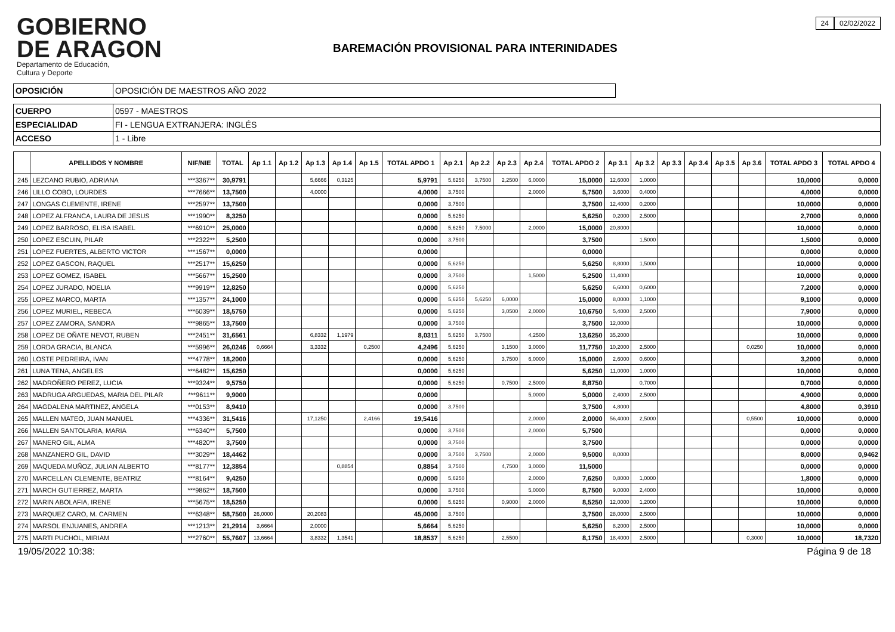GOBIERNO
DE ARAGON
Departamento de Educación,
Cultura y Deporte
BAREMACIÓN PROVISIONAL PARA INTERINIDADES
24 02/02/2022
| OPOSICIÓN | OPOSICIÓN DE MAESTROS AÑO 2022 |
| CUERPO | 0597 - MAESTROS |
| ESPECIALIDAD | FI - LENGUA EXTRANJERA: INGLÉS |
| ACCESO | 1 - Libre |
| | APELLIDOS Y NOMBRE | NIF/NIE | TOTAL | Ap 1.1 | Ap 1.2 | Ap 1.3 | Ap 1.4 | Ap 1.5 | TOTAL APDO 1 | Ap 2.1 | Ap 2.2 | Ap 2.3 | Ap 2.4 | TOTAL APDO 2 | Ap 3.1 | Ap 3.2 | Ap 3.3 | Ap 3.4 | Ap 3.5 | Ap 3.6 | TOTAL APDO 3 | TOTAL APDO 4 |
| --- | --- | --- | --- | --- | --- | --- | --- | --- | --- | --- | --- | --- | --- | --- | --- | --- | --- | --- | --- | --- | --- | --- |
| 245 | LEZCANO RUBIO, ADRIANA | ***3367** | 30,9791 | | | 5,6666 | 0,3125 | | 5,9791 | 5,6250 | 3,7500 | 2,2500 | 6,0000 | 15,0000 | 12,6000 | 1,0000 | | | | | 10,0000 | 0,0000 |
| 246 | LILLO COBO, LOURDES | ***7666** | 13,7500 | | | 4,0000 | | | 4,0000 | 3,7500 | | | 2,0000 | 5,7500 | 3,6000 | 0,4000 | | | | | 4,0000 | 0,0000 |
| 247 | LONGAS CLEMENTE, IRENE | ***2597** | 13,7500 | | | | | | 0,0000 | 3,7500 | | | | 3,7500 | 12,4000 | 0,2000 | | | | | 10,0000 | 0,0000 |
| 248 | LOPEZ ALFRANCA, LAURA DE JESUS | ***1990** | 8,3250 | | | | | | 0,0000 | 5,6250 | | | | 5,6250 | 0,2000 | 2,5000 | | | | | 2,7000 | 0,0000 |
| 249 | LOPEZ BARROSO, ELISA ISABEL | ***6910** | 25,0000 | | | | | | 0,0000 | 5,6250 | 7,5000 | | 2,0000 | 15,0000 | 20,8000 | | | | | | 10,0000 | 0,0000 |
| 250 | LOPEZ ESCUIN, PILAR | ***2322** | 5,2500 | | | | | | 0,0000 | 3,7500 | | | | 3,7500 | | 1,5000 | | | | | 1,5000 | 0,0000 |
| 251 | LOPEZ FUERTES, ALBERTO VICTOR | ***1567** | 0,0000 | | | | | | 0,0000 | | | | | 0,0000 | | | | | | | 0,0000 | 0,0000 |
| 252 | LOPEZ GASCON, RAQUEL | ***2517** | 15,6250 | | | | | | 0,0000 | 5,6250 | | | | 5,6250 | 8,8000 | 1,5000 | | | | | 10,0000 | 0,0000 |
| 253 | LOPEZ GOMEZ, ISABEL | ***5667** | 15,2500 | | | | | | 0,0000 | 3,7500 | | | 1,5000 | 5,2500 | 11,4000 | | | | | | 10,0000 | 0,0000 |
| 254 | LOPEZ JURADO, NOELIA | ***9919** | 12,8250 | | | | | | 0,0000 | 5,6250 | | | | 5,6250 | 6,6000 | 0,6000 | | | | | 7,2000 | 0,0000 |
| 255 | LOPEZ MARCO, MARTA | ***1357** | 24,1000 | | | | | | 0,0000 | 5,6250 | 5,6250 | 6,0000 | | 15,0000 | 8,0000 | 1,1000 | | | | | 9,1000 | 0,0000 |
| 256 | LOPEZ MURIEL, REBECA | ***6039** | 18,5750 | | | | | | 0,0000 | 5,6250 | | 3,0500 | 2,0000 | 10,6750 | 5,4000 | 2,5000 | | | | | 7,9000 | 0,0000 |
| 257 | LOPEZ ZAMORA, SANDRA | ***9865** | 13,7500 | | | | | | 0,0000 | 3,7500 | | | | 3,7500 | 12,0000 | | | | | | 10,0000 | 0,0000 |
| 258 | LOPEZ DE OÑATE NEVOT, RUBEN | ***2451** | 31,6561 | | | 6,8332 | 1,1979 | | 8,0311 | 5,6250 | 3,7500 | | 4,2500 | 13,6250 | 35,2000 | | | | | | 10,0000 | 0,0000 |
| 259 | LORDA GRACIA, BLANCA | ***5996** | 26,0246 | 0,6664 | | 3,3332 | | 0,2500 | 4,2496 | 5,6250 | | 3,1500 | 3,0000 | 11,7750 | 10,2000 | 2,5000 | | | | 0,0250 | 10,0000 | 0,0000 |
| 260 | LOSTE PEDREIRA, IVAN | ***4778** | 18,2000 | | | | | | 0,0000 | 5,6250 | | 3,7500 | 6,0000 | 15,0000 | 2,6000 | 0,6000 | | | | | 3,2000 | 0,0000 |
| 261 | LUNA TENA, ANGELES | ***6482** | 15,6250 | | | | | | 0,0000 | 5,6250 | | | | 5,6250 | 11,0000 | 1,0000 | | | | | 10,0000 | 0,0000 |
| 262 | MADROÑERO PEREZ, LUCIA | ***9324** | 9,5750 | | | | | | 0,0000 | 5,6250 | | 0,7500 | 2,5000 | 8,8750 | | 0,7000 | | | | | 0,7000 | 0,0000 |
| 263 | MADRUGA ARGUEDAS, MARIA DEL PILAR | ***9611** | 9,9000 | | | | | | 0,0000 | | | | 5,0000 | 5,0000 | 2,4000 | 2,5000 | | | | | 4,9000 | 0,0000 |
| 264 | MAGDALENA MARTINEZ, ANGELA | ***0153** | 8,9410 | | | | | | 0,0000 | 3,7500 | | | | 3,7500 | 4,8000 | | | | | | 4,8000 | 0,3910 |
| 265 | MALLEN MATEO, JUAN MANUEL | ***4336** | 31,5416 | | | 17,1250 | | 2,4166 | 19,5416 | | | | 2,0000 | 2,0000 | 56,4000 | 2,5000 | | | | 0,5500 | 10,0000 | 0,0000 |
| 266 | MALLEN SANTOLARIA, MARIA | ***6340** | 5,7500 | | | | | | 0,0000 | 3,7500 | | | 2,0000 | 5,7500 | | | | | | | 0,0000 | 0,0000 |
| 267 | MANERO GIL, ALMA | ***4820** | 3,7500 | | | | | | 0,0000 | 3,7500 | | | | 3,7500 | | | | | | | 0,0000 | 0,0000 |
| 268 | MANZANERO GIL, DAVID | ***3029** | 18,4462 | | | | | | 0,0000 | 3,7500 | 3,7500 | | 2,0000 | 9,5000 | 8,0000 | | | | | | 8,0000 | 0,9462 |
| 269 | MAQUEDA MUÑOZ, JULIAN ALBERTO | ***8177** | 12,3854 | | | | 0,8854 | | 0,8854 | 3,7500 | | 4,7500 | 3,0000 | 11,5000 | | | | | | | 0,0000 | 0,0000 |
| 270 | MARCELLAN CLEMENTE, BEATRIZ | ***8164** | 9,4250 | | | | | | 0,0000 | 5,6250 | | | 2,0000 | 7,6250 | 0,8000 | 1,0000 | | | | | 1,8000 | 0,0000 |
| 271 | MARCH GUTIERREZ, MARTA | ***9862** | 18,7500 | | | | | | 0,0000 | 3,7500 | | | 5,0000 | 8,7500 | 9,0000 | 2,4000 | | | | | 10,0000 | 0,0000 |
| 272 | MARIN ABOLAFIA, IRENE | ***5675** | 18,5250 | | | | | | 0,0000 | 5,6250 | | 0,9000 | 2,0000 | 8,5250 | 12,0000 | 1,2000 | | | | | 10,0000 | 0,0000 |
| 273 | MARQUEZ CARO, M. CARMEN | ***6348** | 58,7500 | 26,0000 | | 20,2083 | | | 45,0000 | 3,7500 | | | | 3,7500 | 28,0000 | 2,5000 | | | | | 10,0000 | 0,0000 |
| 274 | MARSOL ENJUANES, ANDREA | ***1213** | 21,2914 | 3,6664 | | 2,0000 | | | 5,6664 | 5,6250 | | | | 5,6250 | 8,2000 | 2,5000 | | | | | 10,0000 | 0,0000 |
| 275 | MARTI PUCHOL, MIRIAM | ***2760** | 55,7607 | 13,6664 | | 3,8332 | 1,3541 | | 18,8537 | 5,6250 | | 2,5500 | | 8,1750 | 18,4000 | 2,5000 | | | | 0,3000 | 10,0000 | 18,7320 |
19/05/2022 10:38: Página 9 de 18